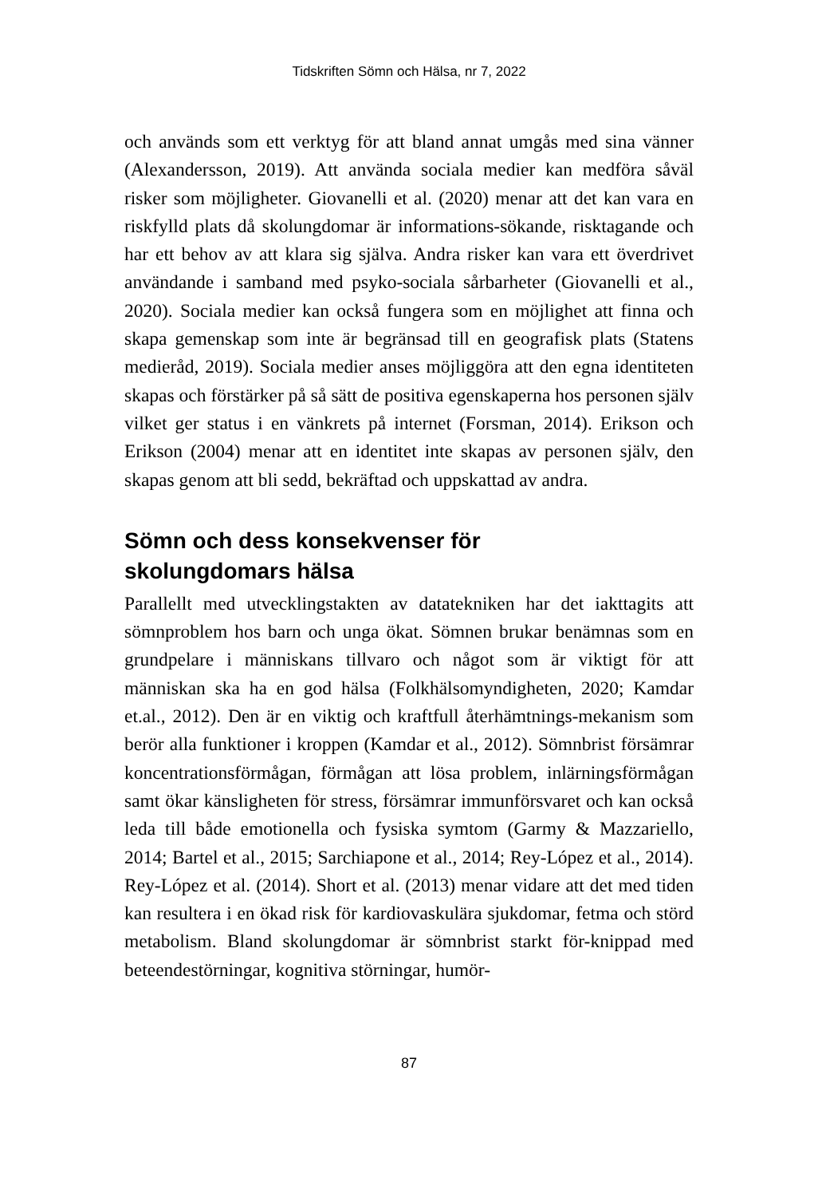Tidskriften Sömn och Hälsa, nr 7, 2022
och används som ett verktyg för att bland annat umgås med sina vänner (Alexandersson, 2019). Att använda sociala medier kan medföra såväl risker som möjligheter. Giovanelli et al. (2020) menar att det kan vara en riskfylld plats då skolungdomar är informations-sökande, risktagande och har ett behov av att klara sig själva. Andra risker kan vara ett överdrivet användande i samband med psyko-sociala sårbarheter (Giovanelli et al., 2020). Sociala medier kan också fungera som en möjlighet att finna och skapa gemenskap som inte är begränsad till en geografisk plats (Statens medieråd, 2019). Sociala medier anses möjliggöra att den egna identiteten skapas och förstärker på så sätt de positiva egenskaperna hos personen själv vilket ger status i en vänkrets på internet (Forsman, 2014). Erikson och Erikson (2004) menar att en identitet inte skapas av personen själv, den skapas genom att bli sedd, bekräftad och uppskattad av andra.
Sömn och dess konsekvenser för
skolungdomars hälsa
Parallellt med utvecklingstakten av datatekniken har det iakttagits att sömnproblem hos barn och unga ökat. Sömnen brukar benämnas som en grundpelare i människans tillvaro och något som är viktigt för att människan ska ha en god hälsa (Folkhälsomyndigheten, 2020; Kamdar et.al., 2012). Den är en viktig och kraftfull återhämtnings-mekanism som berör alla funktioner i kroppen (Kamdar et al., 2012). Sömnbrist försämrar koncentrationsförmågan, förmågan att lösa problem, inlärningsförmågan samt ökar känsligheten för stress, försämrar immunförsvaret och kan också leda till både emotionella och fysiska symtom (Garmy & Mazzariello, 2014; Bartel et al., 2015; Sarchiapone et al., 2014; Rey-López et al., 2014). Rey-López et al. (2014). Short et al. (2013) menar vidare att det med tiden kan resultera i en ökad risk för kardiovaskulära sjukdomar, fetma och störd metabolism. Bland skolungdomar är sömnbrist starkt för-knippad med beteendestörningar, kognitiva störningar, humör-
87